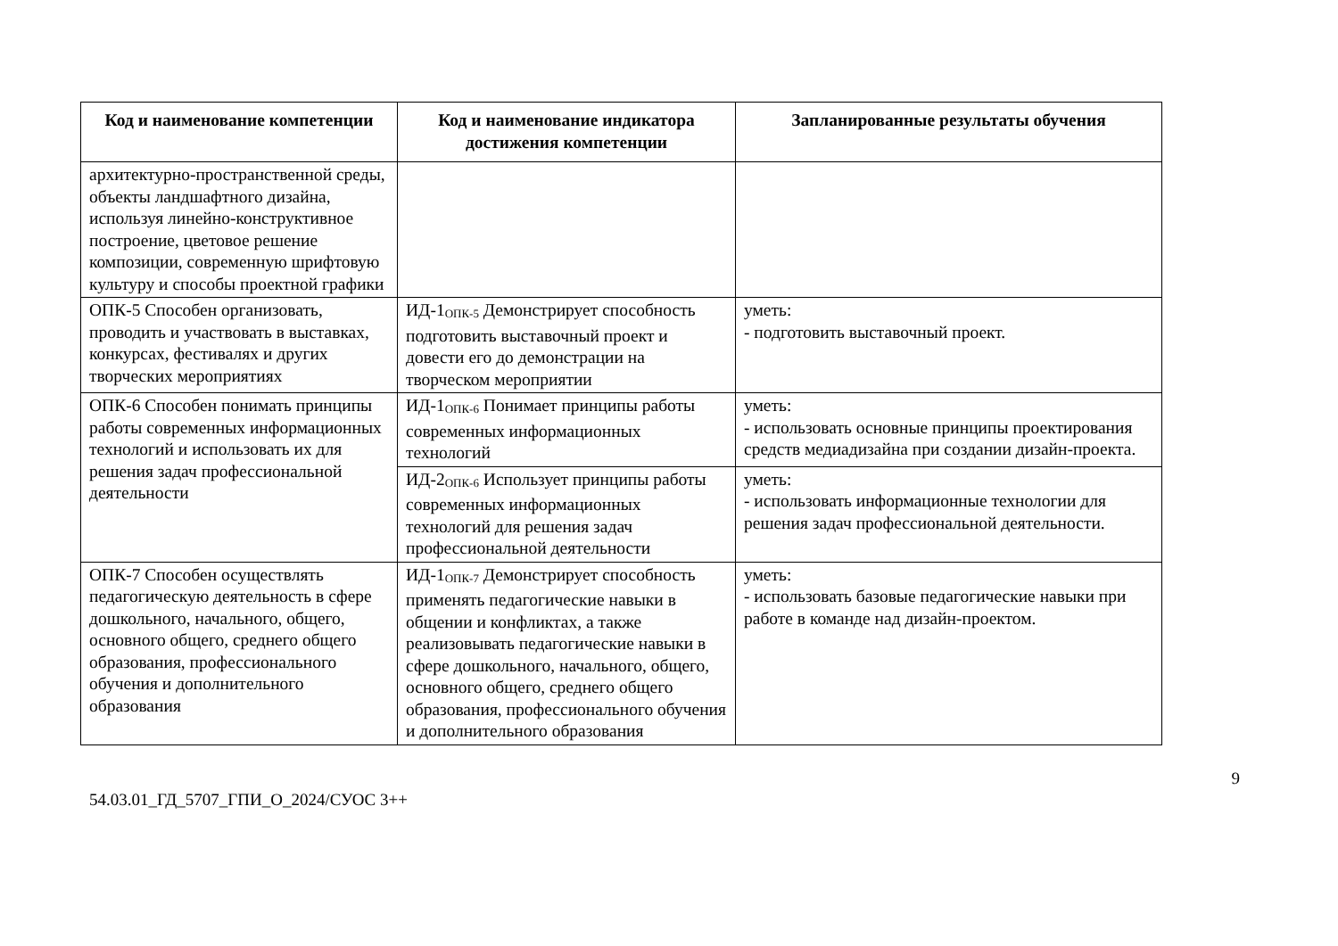| Код и наименование компетенции | Код и наименование индикатора достижения компетенции | Запланированные результаты обучения |
| --- | --- | --- |
| архитектурно-пространственной среды, объекты ландшафтного дизайна, используя линейно-конструктивное построение, цветовое решение композиции, современную шрифтовую культуру и способы проектной графики | | |
| ОПК-5 Способен организовать, проводить и участвовать в выставках, конкурсах, фестивалях и других творческих мероприятиях | ИД-1<sub>ОПК-5</sub> Демонстрирует способность подготовить выставочный проект и довести его до демонстрации на творческом мероприятии | уметь: - подготовить выставочный проект. |
| ОПК-6 Способен понимать принципы работы современных информационных технологий и использовать их для решения задач профессиональной деятельности | ИД-1<sub>ОПК-6</sub> Понимает принципы работы современных информационных технологий | уметь: - использовать основные принципы проектирования средств медиадизайна при создании дизайн-проекта. |
| | ИД-2<sub>ОПК-6</sub> Использует принципы работы современных информационных технологий для решения задач профессиональной деятельности | уметь: - использовать информационные технологии для решения задач профессиональной деятельности. |
| ОПК-7 Способен осуществлять педагогическую деятельность в сфере дошкольного, начального, общего, основного общего, среднего общего образования, профессионального обучения и дополнительного образования | ИД-1<sub>ОПК-7</sub> Демонстрирует способность применять педагогические навыки в общении и конфликтах, а также реализовывать педагогические навыки в сфере дошкольного, начального, общего, основного общего, среднего общего образования, профессионального обучения и дополнительного образования | уметь: - использовать базовые педагогические навыки при работе в команде над дизайн-проектом. |
9
54.03.01_ГД_5707_ГПИ_О_2024/СУОС 3++